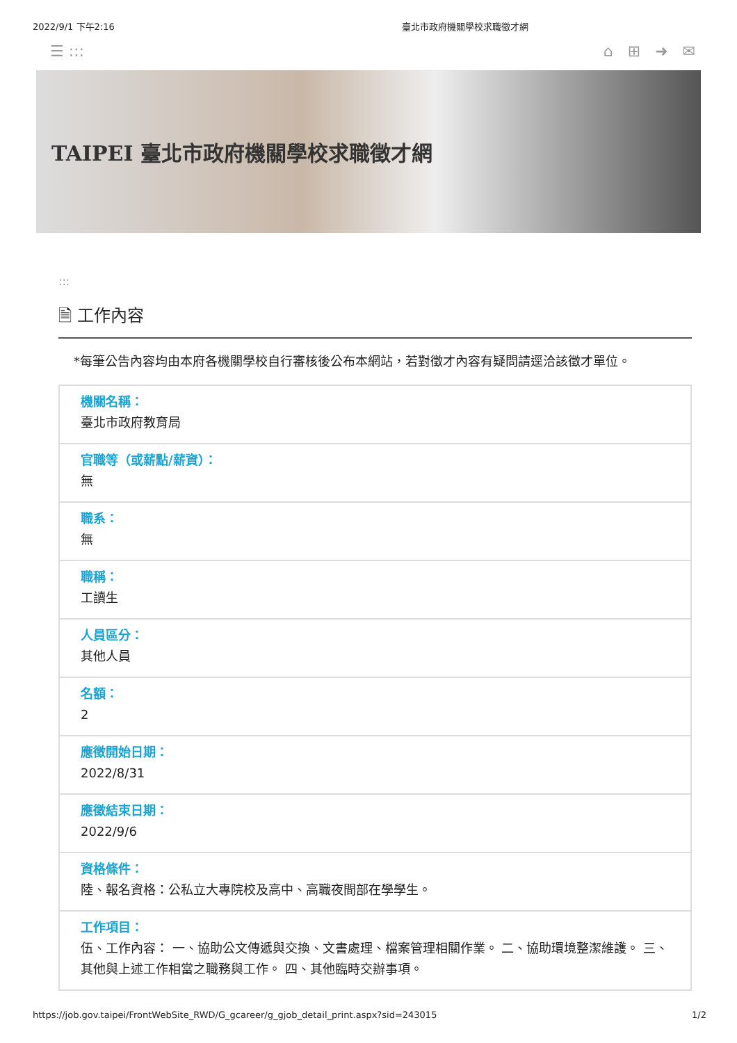2022/9/1 下午2:16 臺北市政府機關學校求職徵才網
☰ ::: ⌂ ⊞ ➜ ✉
TAIPEI 臺北市政府機關學校求職徵才網
:::
🗎 工作內容
*每筆公告內容均由本府各機關學校自行審核後公布本網站，若對徵才內容有疑問請逕洽該徵才單位。
機關名稱：
臺北市政府教育局
官職等（或薪點/薪資）：
無
職系：
無
職稱：
工讀生
人員區分：
其他人員
名額：
2
應徵開始日期：
2022/8/31
應徵結束日期：
2022/9/6
資格條件：
陸、報名資格：公私立大專院校及高中、高職夜間部在學學生。
工作項目：
伍、工作內容： 一、協助公文傳遞與交換、文書處理、檔案管理相關作業。 二、協助環境整潔維護。 三、其他與上述工作相當之職務與工作。 四、其他臨時交辦事項。
https://job.gov.taipei/FrontWebSite_RWD/G_gcareer/g_gjob_detail_print.aspx?sid=243015 1/2